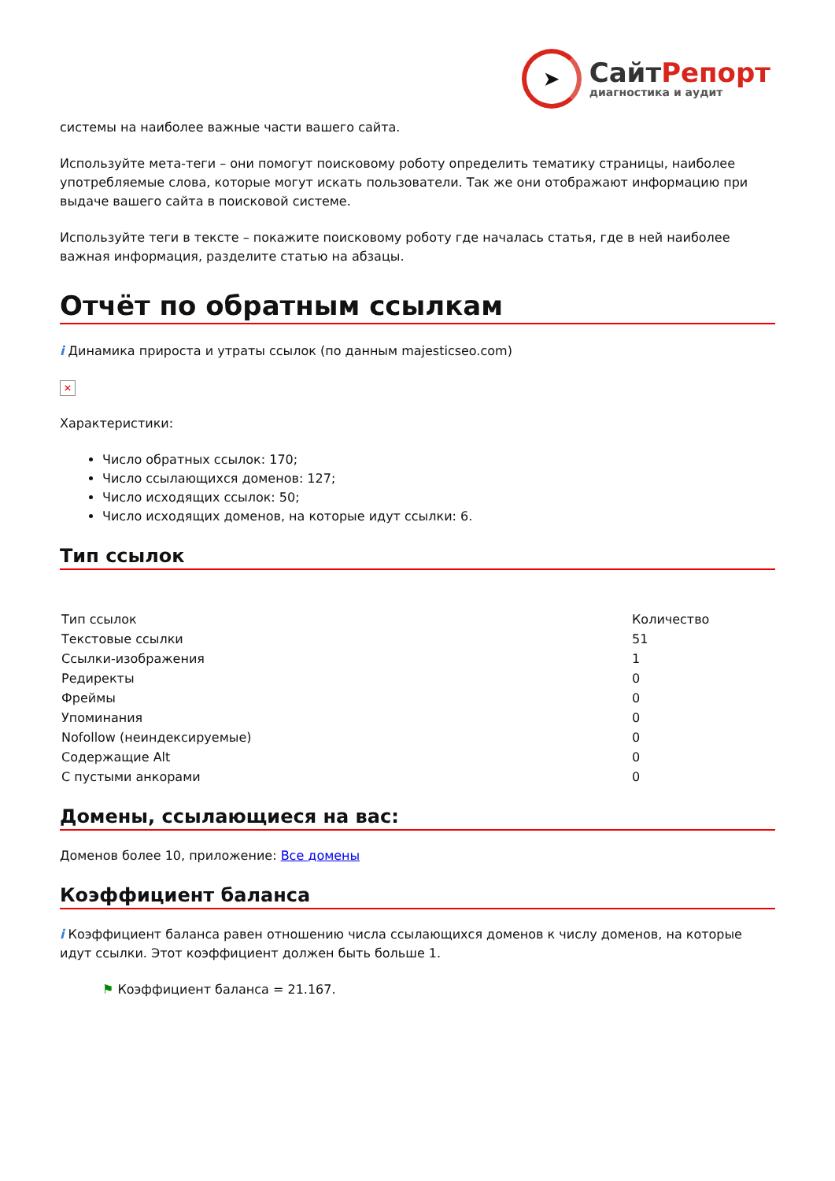➤
СайтРепорт
диагностика и аудит
системы на наиболее важные части вашего сайта.
Используйте мета-теги – они помогут поисковому роботу определить тематику страницы, наиболее употребляемые слова, которые могут искать пользователи. Так же они отображают информацию при выдаче вашего сайта в поисковой системе.
Используйте теги в тексте – покажите поисковому роботу где началась статья, где в ней наиболее важная информация, разделите статью на абзацы.
Отчёт по обратным ссылкам
i Динамика прироста и утраты ссылок (по данным majesticseo.com)
✕
Характеристики:
Число обратных ссылок: 170;
Число ссылающихся доменов: 127;
Число исходящих ссылок: 50;
Число исходящих доменов, на которые идут ссылки: 6.
Тип ссылок
| Тип ссылок | Количество |
| Текстовые ссылки | 51 |
| Ссылки-изображения | 1 |
| Редиректы | 0 |
| Фреймы | 0 |
| Упоминания | 0 |
| Nofollow (неиндексируемые) | 0 |
| Содержащие Alt | 0 |
| С пустыми анкорами | 0 |
Домены, ссылающиеся на вас:
Доменов более 10, приложение: Все домены
Коэффициент баланса
i Коэффициент баланса равен отношению числа ссылающихся доменов к числу доменов, на которые идут ссылки. Этот коэффициент должен быть больше 1.
⚑ Коэффициент баланса = 21.167.